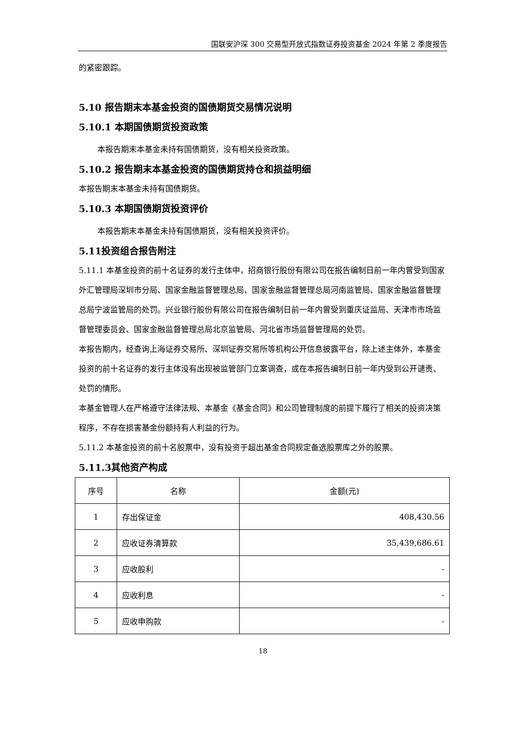国联安沪深 300 交易型开放式指数证券投资基金 2024 年第 2 季度报告
的紧密跟踪。
5.10 报告期末本基金投资的国债期货交易情况说明
5.10.1 本期国债期货投资政策
本报告期末本基金未持有国债期货，没有相关投资政策。
5.10.2 报告期末本基金投资的国债期货持仓和损益明细
本报告期末本基金未持有国债期货。
5.10.3 本期国债期货投资评价
本报告期末本基金未持有国债期货，没有相关投资评价。
5.11投资组合报告附注
5.11.1 本基金投资的前十名证券的发行主体中，招商银行股份有限公司在报告编制日前一年内曾受到国家外汇管理局深圳市分局、国家金融监督管理总局、国家金融监督管理总局河南监管局、国家金融监督管理总局宁波监管局的处罚。兴业银行股份有限公司在报告编制日前一年内曾受到重庆证监局、天津市市场监督管理委员会、国家金融监督管理总局北京监管局、河北省市场监督管理局的处罚。
本报告期内，经查询上海证券交易所、深圳证券交易所等机构公开信息披露平台，除上述主体外，本基金投资的前十名证券的发行主体没有出现被监管部门立案调查，或在本报告编制日前一年内受到公开谴责、处罚的情形。
本基金管理人在严格遵守法律法规、本基金《基金合同》和公司管理制度的前提下履行了相关的投资决策程序，不存在损害基金份额持有人利益的行为。
5.11.2 本基金投资的前十名股票中，没有投资于超出基金合同规定备选股票库之外的股票。
5.11.3其他资产构成
| 序号 | 名称 | 金额(元) |
| --- | --- | --- |
| 1 | 存出保证金 | 408,430.56 |
| 2 | 应收证券清算款 | 35,439,686.61 |
| 3 | 应收股利 | - |
| 4 | 应收利息 | - |
| 5 | 应收申购款 | - |
18